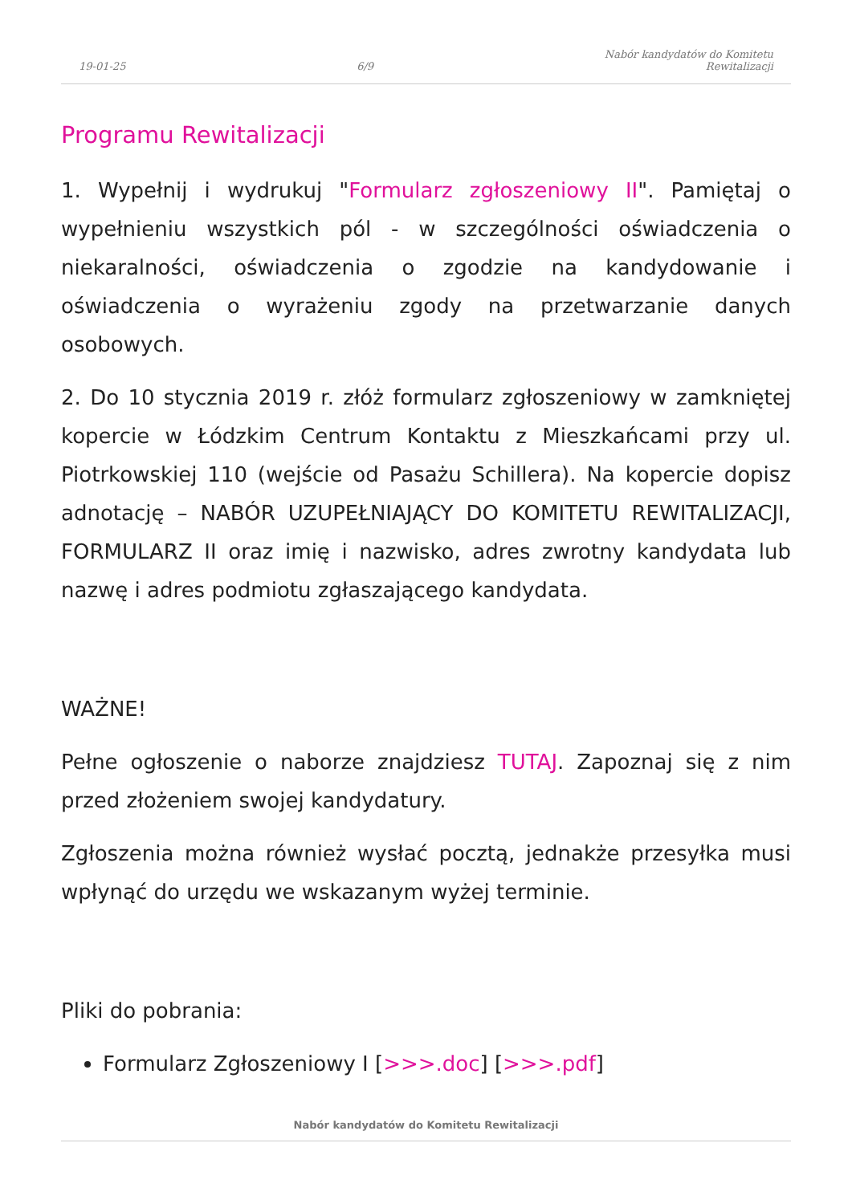19-01-25 6/9 Nabór kandydatów do Komitetu
Rewitalizacji
Programu Rewitalizacji
1. Wypełnij i wydrukuj "Formularz zgłoszeniowy II". Pamiętaj o wypełnieniu wszystkich pól - w szczególności oświadczenia o niekaralności, oświadczenia o zgodzie na kandydowanie i oświadczenia o wyrażeniu zgody na przetwarzanie danych osobowych.
2. Do 10 stycznia 2019 r. złóż formularz zgłoszeniowy w zamkniętej kopercie w Łódzkim Centrum Kontaktu z Mieszkańcami przy ul. Piotrkowskiej 110 (wejście od Pasażu Schillera). Na kopercie dopisz adnotację – NABÓR UZUPEŁNIAJĄCY DO KOMITETU REWITALIZACJI, FORMULARZ II oraz imię i nazwisko, adres zwrotny kandydata lub nazwę i adres podmiotu zgłaszającego kandydata.
WAŻNE!
Pełne ogłoszenie o naborze znajdziesz TUTAJ. Zapoznaj się z nim przed złożeniem swojej kandydatury.
Zgłoszenia można również wysłać pocztą, jednakże przesyłka musi wpłynąć do urzędu we wskazanym wyżej terminie.
Pliki do pobrania:
Formularz Zgłoszeniowy I [>>>.doc] [>>>.pdf]
Nabór kandydatów do Komitetu Rewitalizacji